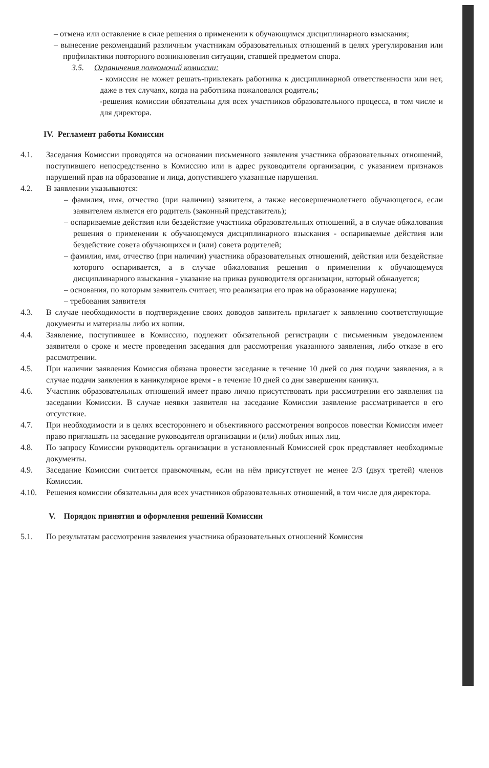– отмена или оставление в силе решения о применении к обучающимся дисциплинарного взыскания;
– вынесение рекомендаций различным участникам образовательных отношений в целях урегулирования или профилактики повторного возникновения ситуации, ставшей предметом спора.
3.5. Ограничения полномочий комиссии:
- комиссия не может решать-привлекать работника к дисциплинарной ответственности или нет, даже в тех случаях, когда на работника пожаловался родитель;
-решения комиссии обязательны для всех участников образовательного процесса, в том числе и для директора.
IV. Регламент работы Комиссии
4.1. Заседания Комиссии проводятся на основании письменного заявления участника образовательных отношений, поступившего непосредственно в Комиссию или в адрес руководителя организации, с указанием признаков нарушений прав на образование и лица, допустившего указанные нарушения.
4.2. В заявлении указываются:
– фамилия, имя, отчество (при наличии) заявителя, а также несовершеннолетнего обучающегося, если заявителем является его родитель (законный представитель);
– оспариваемые действия или бездействие участника образовательных отношений, а в случае обжалования решения о применении к обучающемуся дисциплинарного взыскания - оспариваемые действия или бездействие совета обучающихся и (или) совета родителей;
– фамилия, имя, отчество (при наличии) участника образовательных отношений, действия или бездействие которого оспаривается, а в случае обжалования решения о применении к обучающемуся дисциплинарного взыскания - указание на приказ руководителя организации, который обжалуется;
– основания, по которым заявитель считает, что реализация его прав на образование нарушена;
– требования заявителя
4.3. В случае необходимости в подтверждение своих доводов заявитель прилагает к заявлению соответствующие документы и материалы либо их копии.
4.4. Заявление, поступившее в Комиссию, подлежит обязательной регистрации с письменным уведомлением заявителя о сроке и месте проведения заседания для рассмотрения указанного заявления, либо отказе в его рассмотрении.
4.5. При наличии заявления Комиссия обязана провести заседание в течение 10 дней со дня подачи заявления, а в случае подачи заявления в каникулярное время - в течение 10 дней со дня завершения каникул.
4.6. Участник образовательных отношений имеет право лично присутствовать при рассмотрении его заявления на заседании Комиссии. В случае неявки заявителя на заседание Комиссии заявление рассматривается в его отсутствие.
4.7. При необходимости и в целях всестороннего и объективного рассмотрения вопросов повестки Комиссия имеет право приглашать на заседание руководителя организации и (или) любых иных лиц.
4.8. По запросу Комиссии руководитель организации в установленный Комиссией срок представляет необходимые документы.
4.9. Заседание Комиссии считается правомочным, если на нём присутствует не менее 2/3 (двух третей) членов Комиссии.
4.10. Решения комиссии обязательны для всех участников образовательных отношений, в том числе для директора.
V. Порядок принятия и оформления решений Комиссии
5.1. По результатам рассмотрения заявления участника образовательных отношений Комиссия